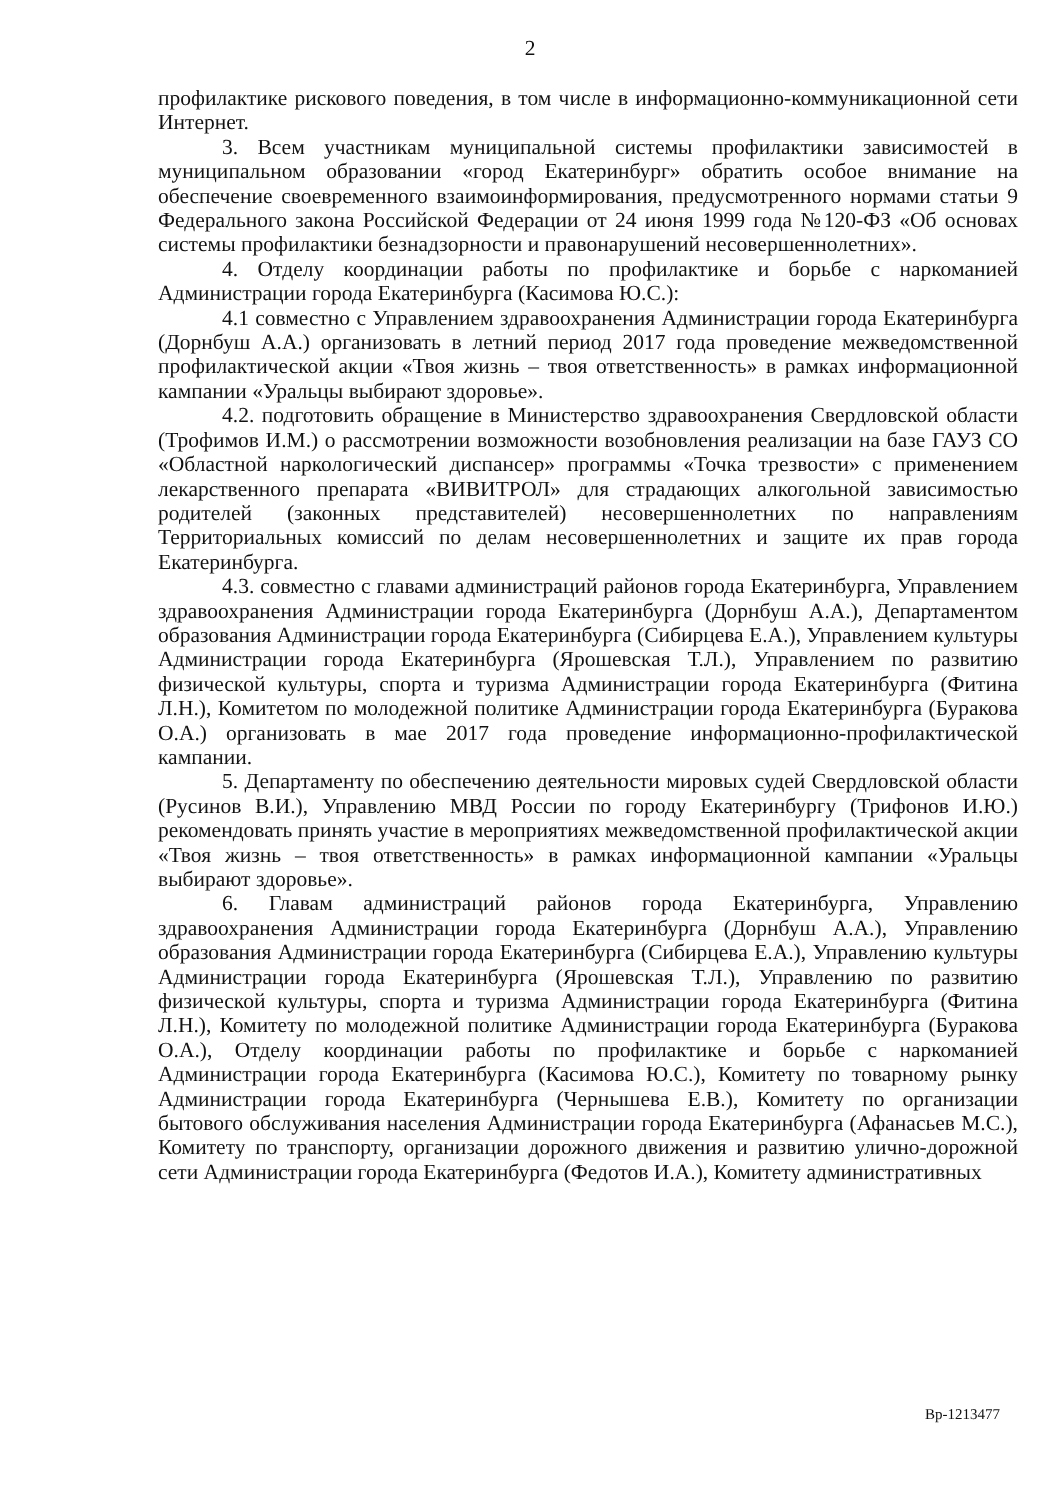2
профилактике рискового поведения, в том числе в информационно-коммуникационной сети Интернет.
3. Всем участникам муниципальной системы профилактики зависимостей в муниципальном образовании «город Екатеринбург» обратить особое внимание на обеспечение своевременного взаимоинформирования, предусмотренного нормами статьи 9 Федерального закона Российской Федерации от 24 июня 1999 года №120-ФЗ «Об основах системы профилактики безнадзорности и правонарушений несовершеннолетних».
4. Отделу координации работы по профилактике и борьбе с наркоманией Администрации города Екатеринбурга (Касимова Ю.С.):
4.1 совместно с Управлением здравоохранения Администрации города Екатеринбурга (Дорнбуш А.А.) организовать в летний период 2017 года проведение межведомственной профилактической акции «Твоя жизнь – твоя ответственность» в рамках информационной кампании «Уральцы выбирают здоровье».
4.2. подготовить обращение в Министерство здравоохранения Свердловской области (Трофимов И.М.) о рассмотрении возможности возобновления реализации на базе ГАУЗ СО «Областной наркологический диспансер» программы «Точка трезвости» с применением лекарственного препарата «ВИВИТРОЛ» для страдающих алкогольной зависимостью родителей (законных представителей) несовершеннолетних по направлениям Территориальных комиссий по делам несовершеннолетних и защите их прав города Екатеринбурга.
4.3. совместно с главами администраций районов города Екатеринбурга, Управлением здравоохранения Администрации города Екатеринбурга (Дорнбуш А.А.), Департаментом образования Администрации города Екатеринбурга (Сибирцева Е.А.), Управлением культуры Администрации города Екатеринбурга (Ярошевская Т.Л.), Управлением по развитию физической культуры, спорта и туризма Администрации города Екатеринбурга (Фитина Л.Н.), Комитетом по молодежной политике Администрации города Екатеринбурга (Буракова О.А.) организовать в мае 2017 года проведение информационно-профилактической кампании.
5. Департаменту по обеспечению деятельности мировых судей Свердловской области (Русинов В.И.), Управлению МВД России по городу Екатеринбургу (Трифонов И.Ю.) рекомендовать принять участие в мероприятиях межведомственной профилактической акции «Твоя жизнь – твоя ответственность» в рамках информационной кампании «Уральцы выбирают здоровье».
6. Главам администраций районов города Екатеринбурга, Управлению здравоохранения Администрации города Екатеринбурга (Дорнбуш А.А.), Управлению образования Администрации города Екатеринбурга (Сибирцева Е.А.), Управлению культуры Администрации города Екатеринбурга (Ярошевская Т.Л.), Управлению по развитию физической культуры, спорта и туризма Администрации города Екатеринбурга (Фитина Л.Н.), Комитету по молодежной политике Администрации города Екатеринбурга (Буракова О.А.), Отделу координации работы по профилактике и борьбе с наркоманией Администрации города Екатеринбурга (Касимова Ю.С.), Комитету по товарному рынку Администрации города Екатеринбурга (Чернышева Е.В.), Комитету по организации бытового обслуживания населения Администрации города Екатеринбурга (Афанасьев М.С.), Комитету по транспорту, организации дорожного движения и развитию улично-дорожной сети Администрации города Екатеринбурга (Федотов И.А.), Комитету административных
Вр-1213477